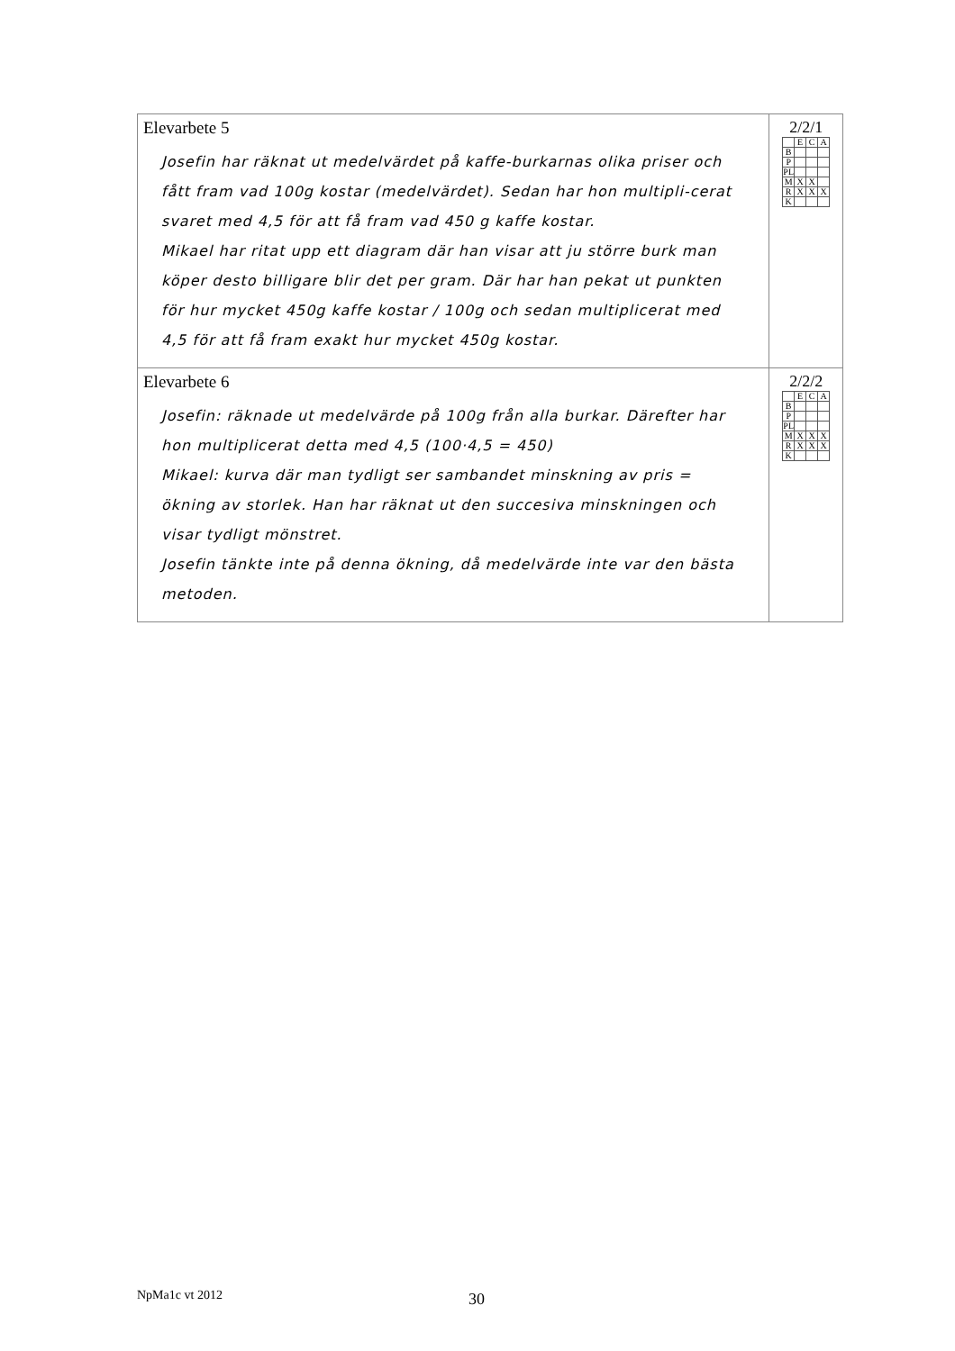Elevarbete 5
Josefin har räknat ut medelvärdet på kaffe-burkarnas olika priser och fått fram vad 100g kostar (medelvärdet). Sedan har hon multipli-cerat svaret med 4,5 för att få fram vad 450 g kaffe kostar.
Mikael har ritat upp ett diagram där han visar att ju större burk man köper desto billigare blir det per gram. Där har han pekat ut punkten för hur mycket 450g kaffe kostar / 100g och sedan multiplicerat med 4,5 för att få fram exakt hur mycket 450g kostar.
2/2/1
| | E | C | A |
| --- | --- | --- | --- |
| B | | | |
| P | | | |
| PL | | | |
| M | X | X | |
| R | X | X | X |
| K | | | |
Elevarbete 6
Josefin: räknade ut medelvärde på 100g från alla burkar. Därefter har hon multiplicerat detta med 4,5 (100·4,5 = 450)
Mikael: kurva där man tydligt ser sambandet minskning av pris = ökning av storlek. Han har räknat ut den succesiva minskningen och visar tydligt mönstret.
Josefin tänkte inte på denna ökning, då medelvärde inte var den bästa metoden.
2/2/2
| | E | C | A |
| --- | --- | --- | --- |
| B | | | |
| P | | | |
| PL | | | |
| M | X | X | X |
| R | X | X | X |
| K | | | |
NpMa1c vt 2012 30